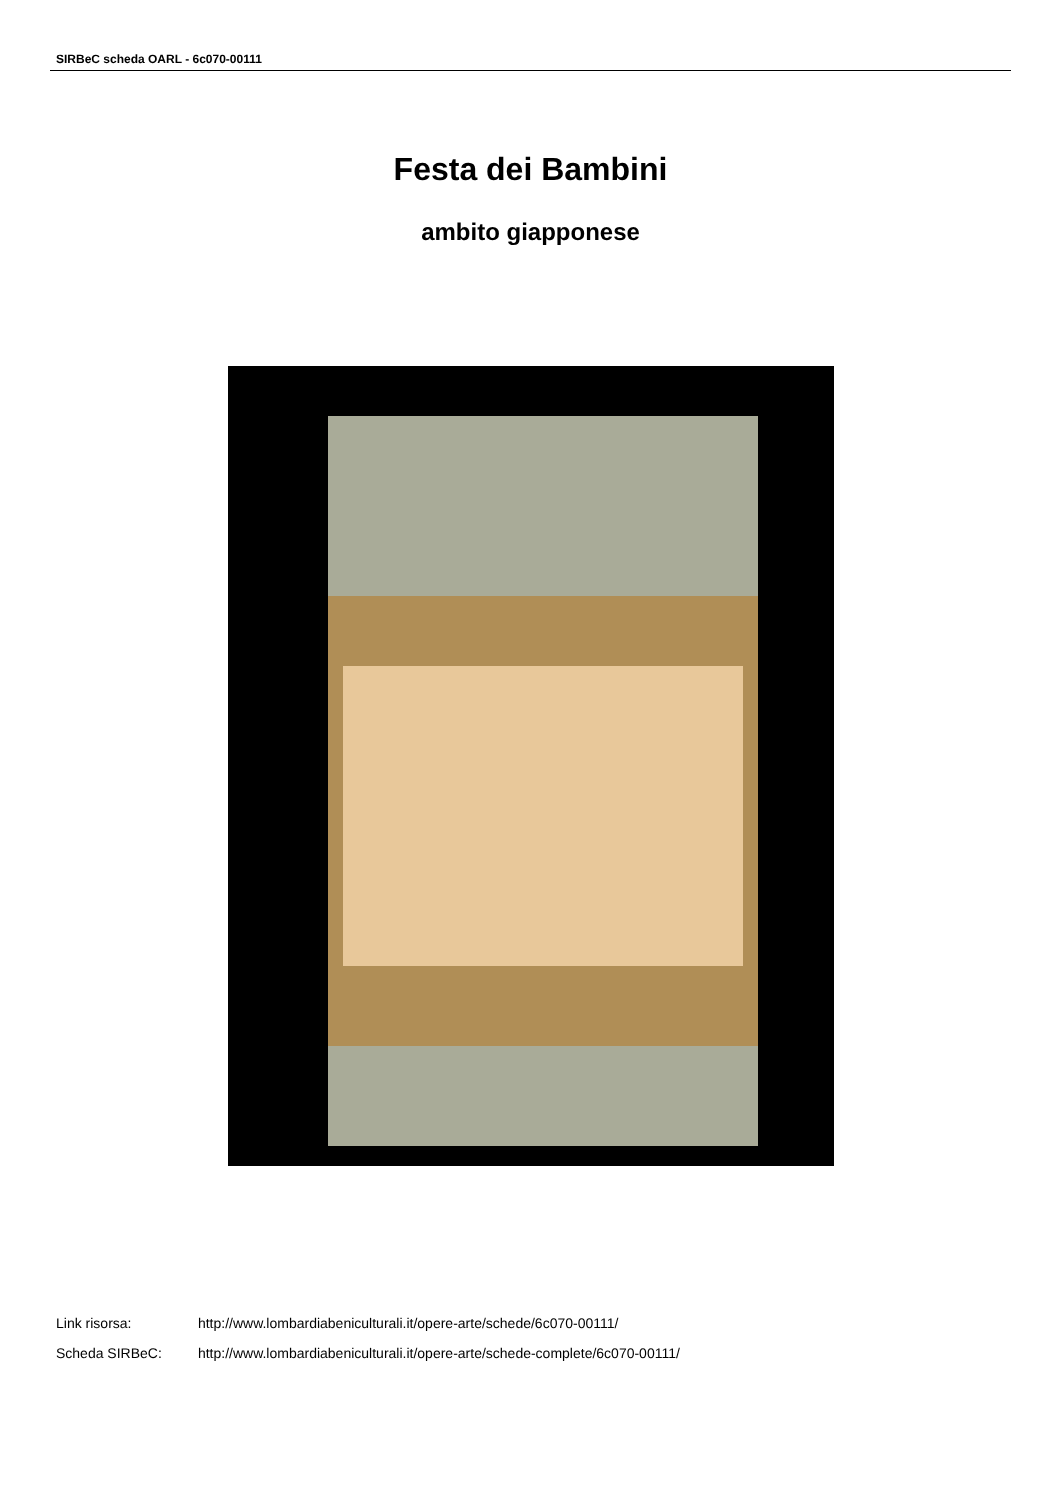SIRBeC scheda OARL - 6c070-00111
Festa dei Bambini
ambito giapponese
Link risorsa: http://www.lombardiabeniculturali.it/opere-arte/schede/6c070-00111/
Scheda SIRBeC: http://www.lombardiabeniculturali.it/opere-arte/schede-complete/6c070-00111/